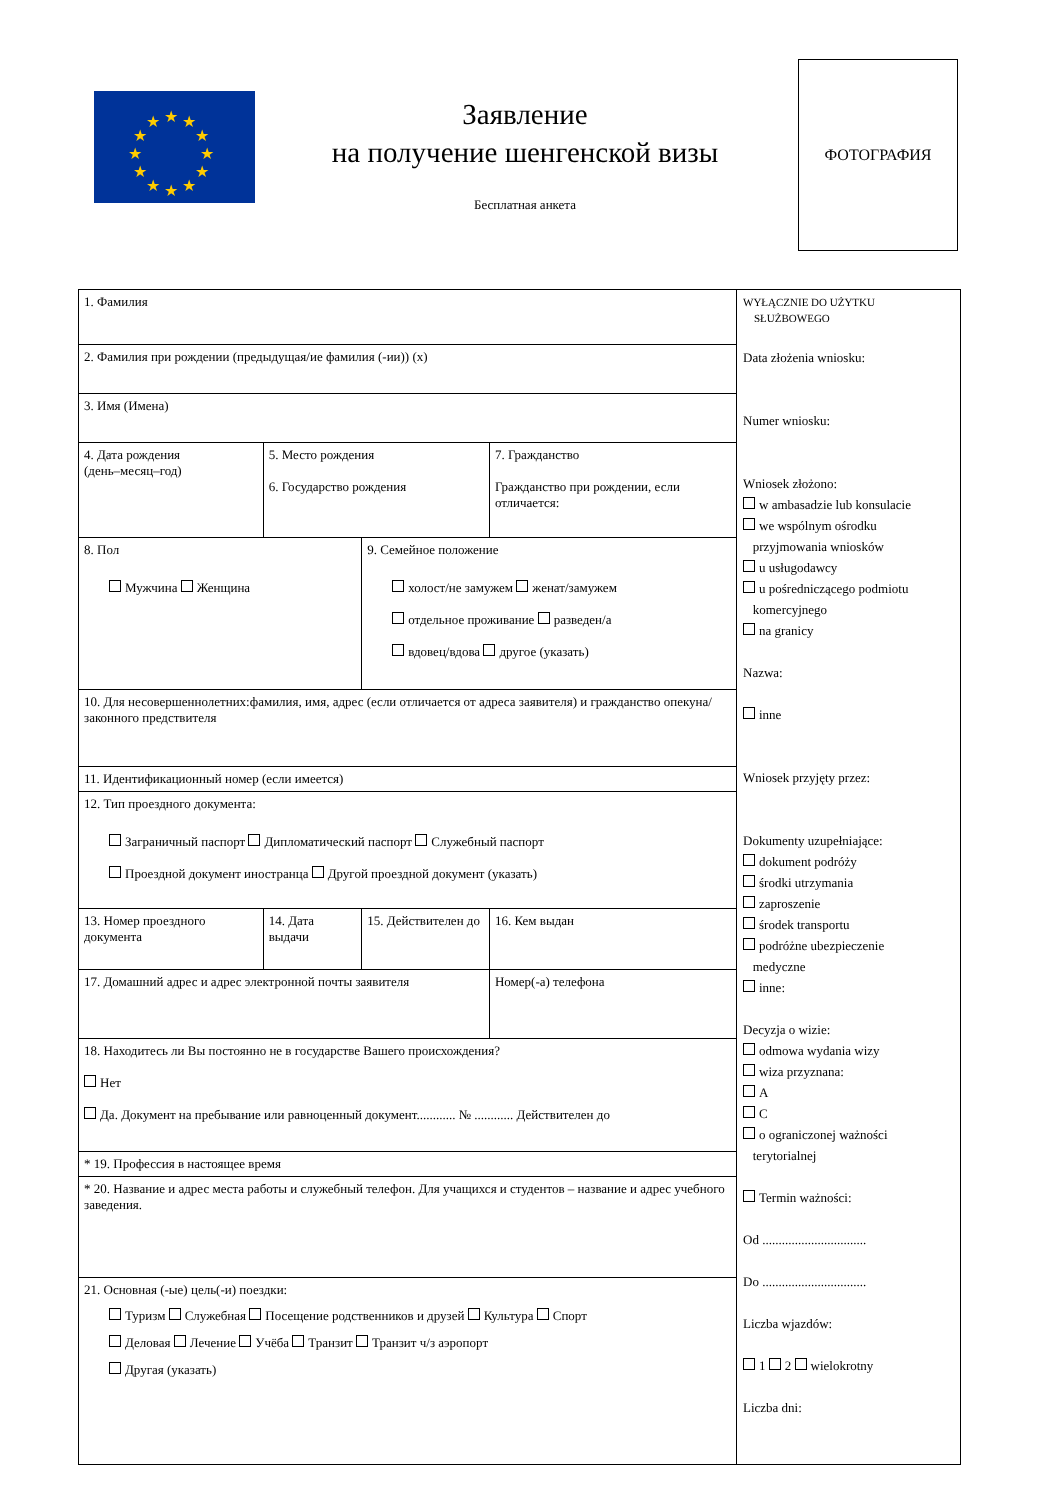★
★
★
★
★
★
★
★
★
★
★
★
Заявление
на получение шенгенской визы
Бесплатная анкета
ФОТОГРАФИЯ
| 1. Фамилия | | | |
| 2. Фамилия при рождении (предыдущая/ие фамилия (-ии)) (x) | | | |
| 3. Имя (Имена) | | | |
| 4. Дата рождения (день–месяц–год) | 5. Место рождения 6. Государство рождения | | 7. Гражданство Гражданство при рождении, если отличается: |
| 8. Пол Мужчина Женщина | | 9. Семейное положение холост/не замужем женат/замужем отдельное проживание разведен/а вдовец/вдова другое (указать) | |
| 10. Для несовершеннолетних:фамилия, имя, адрес (если отличается от адреса заявителя) и гражданство опекуна/законного предствителя | | | |
| 11. Идентификационный номер (если имеется) | | | |
| 12. Тип проездного документа: Заграничный паспорт Дипломатический паспорт Служебный паспорт Проездной документ иностранца Другой проездной документ (указать) | | | |
| 13. Номер проездного документа | 14. Дата выдачи | 15. Действителен до | 16. Кем выдан |
| 17. Домашний адрес и адрес электронной почты заявителя | | | Номер(-а) телефона |
| 18. Находитесь ли Вы постоянно не в государстве Вашего происхождения? Нет Да. Документ на пребывание или равноценный документ............ № ............ Действителен до | | | |
| * 19. Профессия в настоящее время | | | |
| * 20. Название и адрес места работы и служебный телефон. Для учащихся и студентов – название и адрес учебного заведения. | | | |
| 21. Основная (-ые) цель(-и) поездки: Туризм Служебная Посещение родственников и друзей Культура Спорт Деловая Лечение Учёба Транзит Транзит ч/з аэропорт Другая (указать) | | | |
WYŁĄCZNIE DO UŻYTKU
SŁUŻBOWEGO
Data złożenia wniosku:
Numer wniosku:
Wniosek złożono:
w ambasadzie lub konsulacie
we wspólnym ośrodku
przyjmowania wniosków
u usługodawcy
u pośredniczącego podmiotu
komercyjnego
na granicy
Nazwa:
inne
Wniosek przyjęty przez:
Dokumenty uzupełniające:
dokument podróży
środki utrzymania
zaproszenie
środek transportu
podróżne ubezpieczenie
medyczne
inne:
Decyzja o wizie:
odmowa wydania wizy
wiza przyznana:
A
C
o ograniczonej ważności
terytorialnej
Termin ważności:
Od ................................
Do ................................
Liczba wjazdów:
1 2 wielokrotny
Liczba dni: